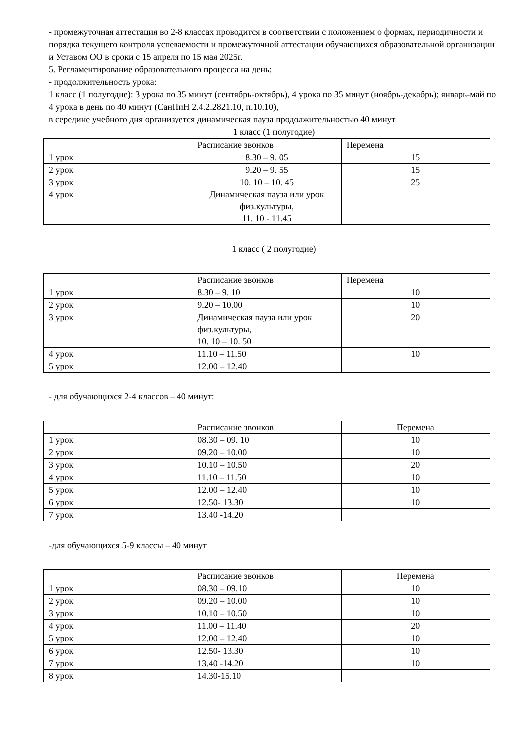- промежуточная аттестация во 2-8 классах проводится в соответствии с положением о формах, периодичности и порядка текущего контроля успеваемости и промежуточной аттестации обучающихся образовательной организации и Уставом ОО в сроки с 15 апреля по 15 мая 2025г.
5. Регламентирование образовательного процесса на день:
- продолжительность урока:
1 класс (1 полугодие): 3 урока по 35 минут (сентябрь-октябрь), 4 урока по 35 минут (ноябрь-декабрь); январь-май по 4 урока в день по 40 минут (СанПиН 2.4.2.2821.10, п.10.10),
в середине учебного дня организуется динамическая пауза продолжительностью 40 минут
1 класс (1 полугодие)
| | Расписание звонков | Перемена |
| 1 урок | 8.30 – 9. 05 | 15 |
| 2 урок | 9.20 – 9. 55 | 15 |
| 3 урок | 10. 10 – 10. 45 | 25 |
| 4 урок | Динамическая пауза или урок физ.культуры, 11. 10 - 11.45 | |
1 класс ( 2 полугодие)
| | Расписание звонков | Перемена |
| 1 урок | 8.30 – 9. 10 | 10 |
| 2 урок | 9.20 – 10.00 | 10 |
| 3 урок | Динамическая пауза или урок физ.культуры, 10. 10 – 10. 50 | 20 |
| 4 урок | 11.10 – 11.50 | 10 |
| 5 урок | 12.00 – 12.40 | |
- для обучающихся 2-4 классов – 40 минут:
| | Расписание звонков | Перемена |
| 1 урок | 08.30 – 09. 10 | 10 |
| 2 урок | 09.20 – 10.00 | 10 |
| 3 урок | 10.10 – 10.50 | 20 |
| 4 урок | 11.10 – 11.50 | 10 |
| 5 урок | 12.00 – 12.40 | 10 |
| 6 урок | 12.50- 13.30 | 10 |
| 7 урок | 13.40 -14.20 | |
-для обучающихся 5-9 классы – 40 минут
| | Расписание звонков | Перемена |
| 1 урок | 08.30 – 09.10 | 10 |
| 2 урок | 09.20 – 10.00 | 10 |
| 3 урок | 10.10 – 10.50 | 10 |
| 4 урок | 11.00 – 11.40 | 20 |
| 5 урок | 12.00 – 12.40 | 10 |
| 6 урок | 12.50- 13.30 | 10 |
| 7 урок | 13.40 -14.20 | 10 |
| 8 урок | 14.30-15.10 | |